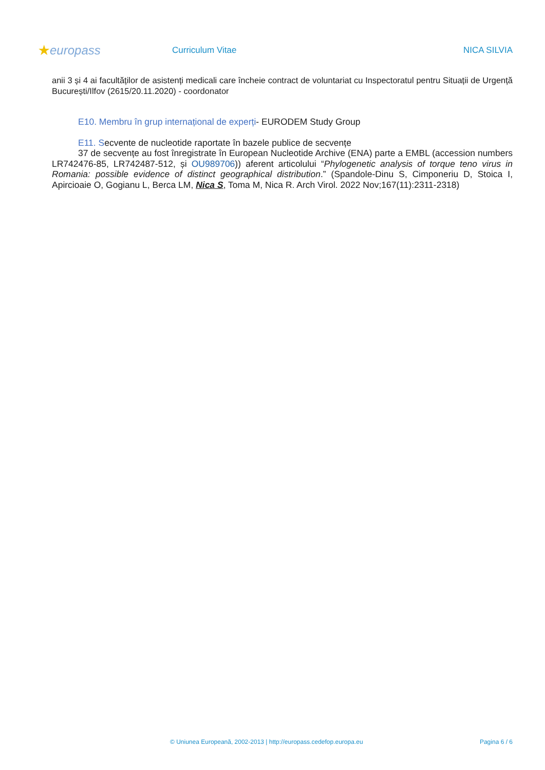★europass
Curriculum Vitae NICA SILVIA
anii 3 și 4 ai facultăților de asistenți medicali care încheie contract de voluntariat cu Inspectoratul pentru Situații de Urgență București/Ilfov (2615/20.11.2020) - coordonator
E10. Membru în grup internațional de experți- EURODEM Study Group
E11. Secvente de nucleotide raportate în bazele publice de secvențe
37 de secvențe au fost înregistrate în European Nucleotide Archive (ENA) parte a EMBL (accession numbers LR742476-85, LR742487-512, și OU989706)) aferent articolului “Phylogenetic analysis of torque teno virus in Romania: possible evidence of distinct geographical distribution.” (Spandole-Dinu S, Cimponeriu D, Stoica I, Apircioaie O, Gogianu L, Berca LM, Nica S, Toma M, Nica R. Arch Virol. 2022 Nov;167(11):2311-2318)
© Uniunea Europeană, 2002-2013 | http://europass.cedefop.europa.eu Pagina 6 / 6